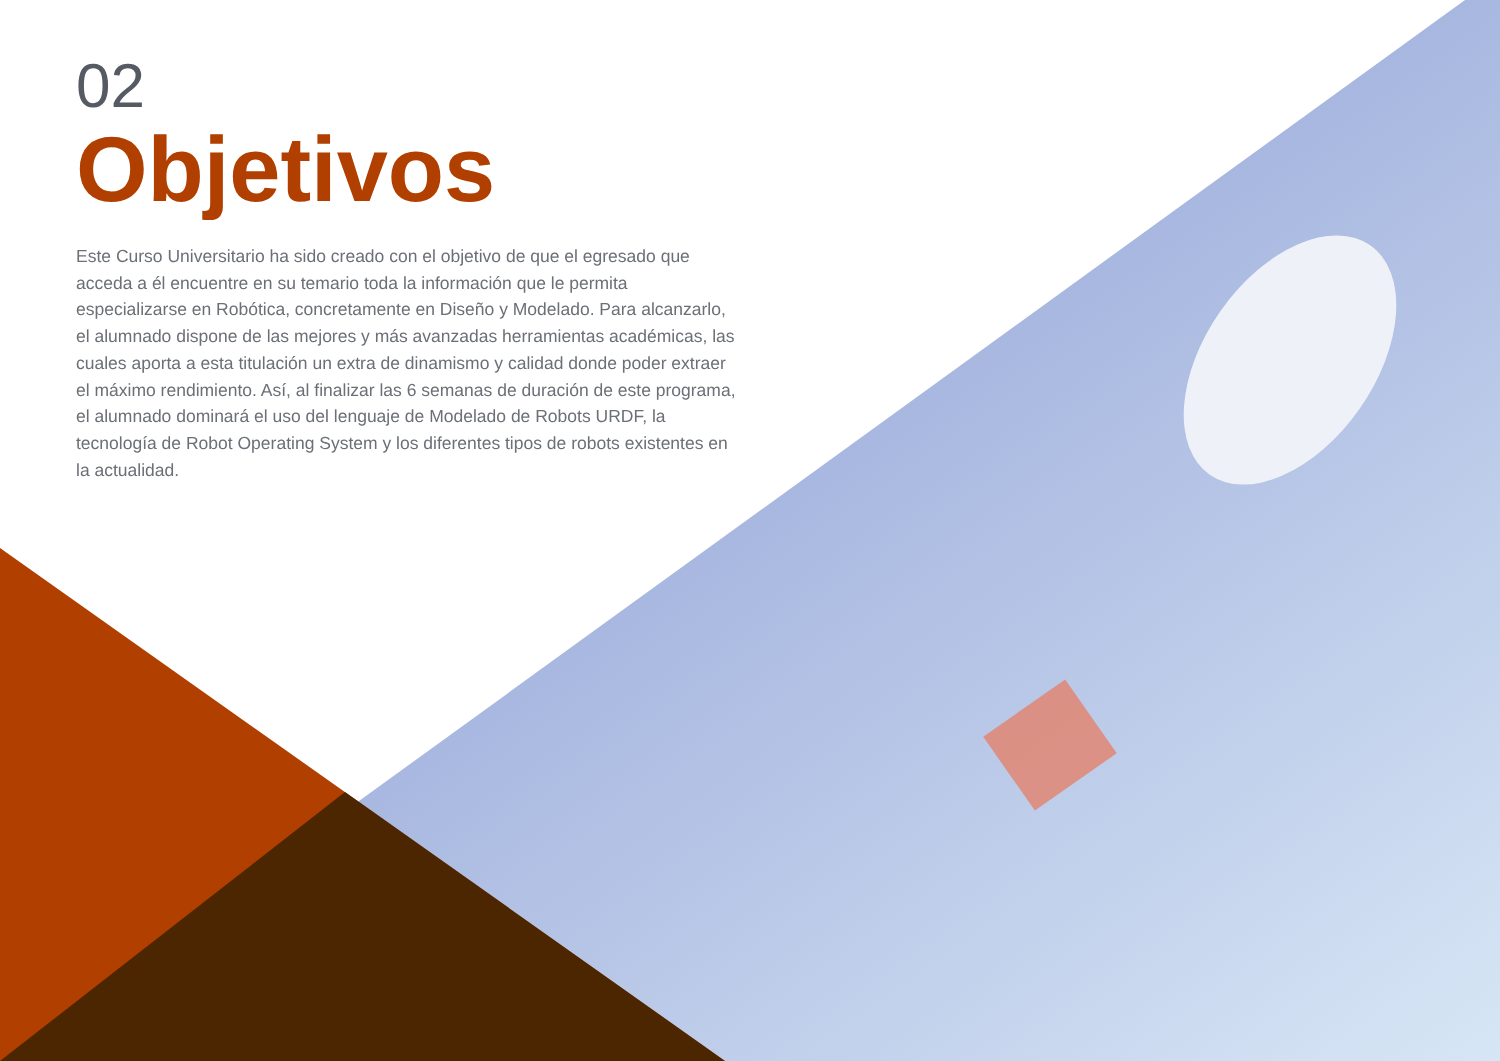02
Objetivos
Este Curso Universitario ha sido creado con el objetivo de que el egresado que acceda a él encuentre en su temario toda la información que le permita especializarse en Robótica, concretamente en Diseño y Modelado. Para alcanzarlo, el alumnado dispone de las mejores y más avanzadas herramientas académicas, las cuales aporta a esta titulación un extra de dinamismo y calidad donde poder extraer el máximo rendimiento. Así, al finalizar las 6 semanas de duración de este programa, el alumnado dominará el uso del lenguaje de Modelado de Robots URDF, la tecnología de Robot Operating System y los diferentes tipos de robots existentes en la actualidad.